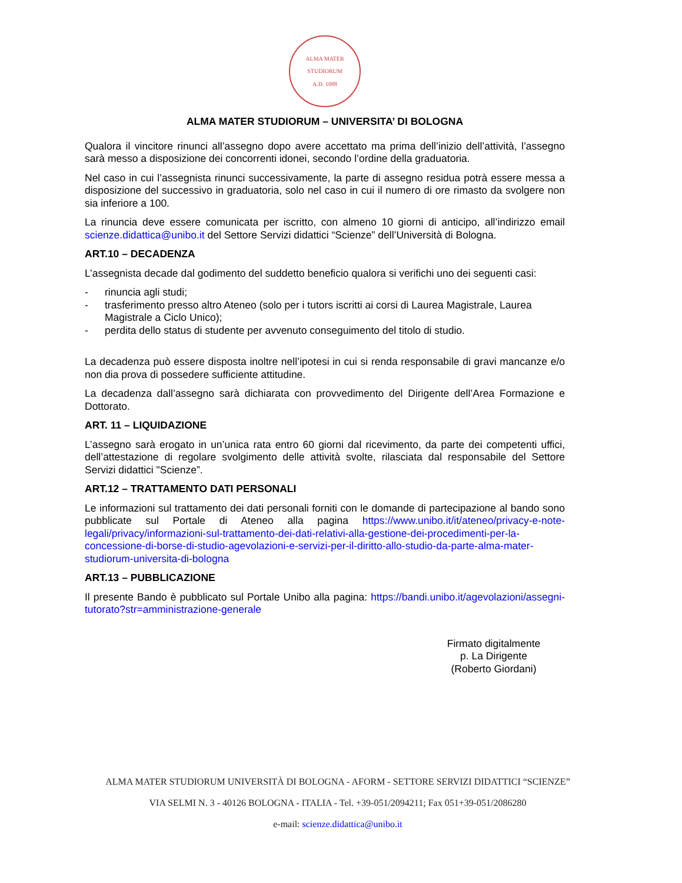ALMA MATER STUDIORUM
A.D. 1088
ALMA MATER STUDIORUM – UNIVERSITA’ DI BOLOGNA
Qualora il vincitore rinunci all’assegno dopo avere accettato ma prima dell’inizio dell’attività, l’assegno sarà messo a disposizione dei concorrenti idonei, secondo l’ordine della graduatoria.
Nel caso in cui l’assegnista rinunci successivamente, la parte di assegno residua potrà essere messa a disposizione del successivo in graduatoria, solo nel caso in cui il numero di ore rimasto da svolgere non sia inferiore a 100.
La rinuncia deve essere comunicata per iscritto, con almeno 10 giorni di anticipo, all’indirizzo email scienze.didattica@unibo.it del Settore Servizi didattici “Scienze” dell’Università di Bologna.
ART.10 – DECADENZA
L’assegnista decade dal godimento del suddetto beneficio qualora si verifichi uno dei seguenti casi:
- rinuncia agli studi;
- trasferimento presso altro Ateneo (solo per i tutors iscritti ai corsi di Laurea Magistrale, Laurea Magistrale a Ciclo Unico);
- perdita dello status di studente per avvenuto conseguimento del titolo di studio.
La decadenza può essere disposta inoltre nell’ipotesi in cui si renda responsabile di gravi mancanze e/o non dia prova di possedere sufficiente attitudine.
La decadenza dall’assegno sarà dichiarata con provvedimento del Dirigente dell’Area Formazione e Dottorato.
ART. 11 – LIQUIDAZIONE
L’assegno sarà erogato in un’unica rata entro 60 giorni dal ricevimento, da parte dei competenti uffici, dell’attestazione di regolare svolgimento delle attività svolte, rilasciata dal responsabile del Settore Servizi didattici "Scienze”.
ART.12 – TRATTAMENTO DATI PERSONALI
Le informazioni sul trattamento dei dati personali forniti con le domande di partecipazione al bando sono pubblicate sul Portale di Ateneo alla pagina https://www.unibo.it/it/ateneo/privacy-e-note-legali/privacy/informazioni-sul-trattamento-dei-dati-relativi-alla-gestione-dei-procedimenti-per-la-concessione-di-borse-di-studio-agevolazioni-e-servizi-per-il-diritto-allo-studio-da-parte-alma-mater-studiorum-universita-di-bologna
ART.13 – PUBBLICAZIONE
Il presente Bando è pubblicato sul Portale Unibo alla pagina: https://bandi.unibo.it/agevolazioni/assegni-tutorato?str=amministrazione-generale
Firmato digitalmente
p. La Dirigente
(Roberto Giordani)
ALMA MATER STUDIORUM UNIVERSITÀ DI BOLOGNA - AFORM - SETTORE SERVIZI DIDATTICI “SCIENZE”
VIA SELMI N. 3 - 40126 BOLOGNA - ITALIA - Tel. +39-051/2094211; Fax 051+39-051/2086280
e-mail: scienze.didattica@unibo.it